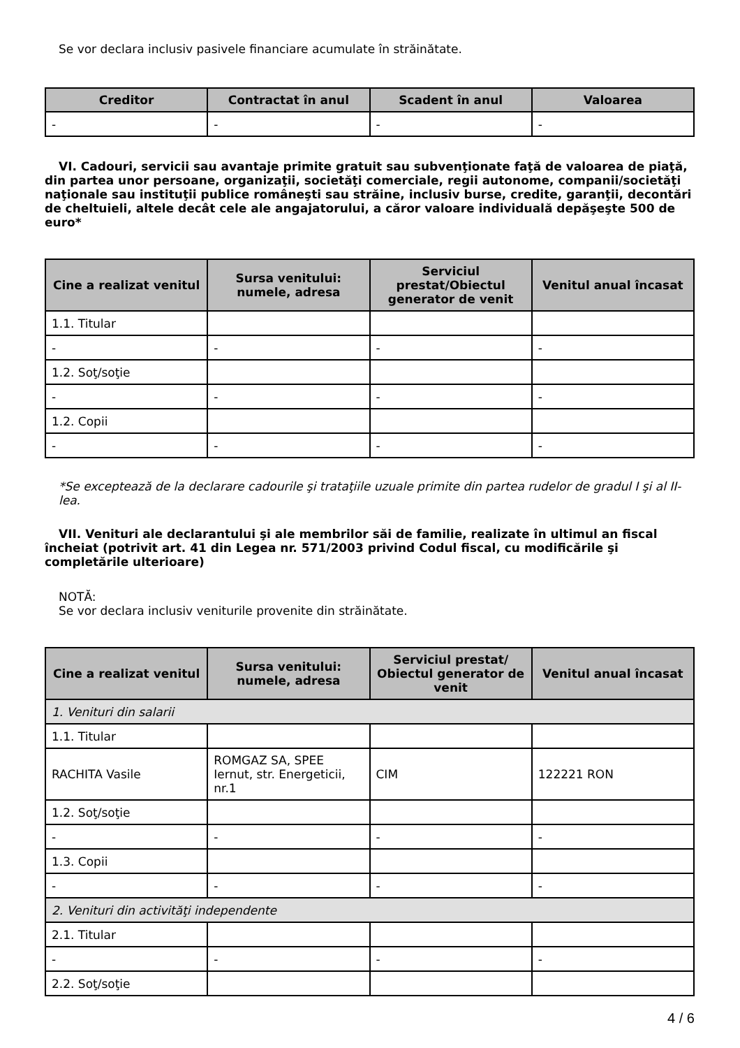Se vor declara inclusiv pasivele financiare acumulate în străinătate.
| Creditor | Contractat în anul | Scadent în anul | Valoarea |
| --- | --- | --- | --- |
| - | - | - | - |
VI. Cadouri, servicii sau avantaje primite gratuit sau subvenţionate faţă de valoarea de piaţă, din partea unor persoane, organizaţii, societăţi comerciale, regii autonome, companii/societăţi naţionale sau instituţii publice româneşti sau străine, inclusiv burse, credite, garanţii, decontări de cheltuieli, altele decât cele ale angajatorului, a căror valoare individuală depăşeşte 500 de euro*
| Cine a realizat venitul | Sursa venitului: numele, adresa | Serviciul prestat/Obiectul generator de venit | Venitul anual încasat |
| --- | --- | --- | --- |
| 1.1. Titular | | | |
| - | - | - | - |
| 1.2. Soţ/soţie | | | |
| - | - | - | - |
| 1.2. Copii | | | |
| - | - | - | - |
*Se exceptează de la declarare cadourile şi trataţiile uzuale primite din partea rudelor de gradul I şi al II-lea.
VII. Venituri ale declarantului şi ale membrilor săi de familie, realizate în ultimul an fiscal încheiat (potrivit art. 41 din Legea nr. 571/2003 privind Codul fiscal, cu modificările şi completările ulterioare)
NOTĂ:
Se vor declara inclusiv veniturile provenite din străinătate.
| Cine a realizat venitul | Sursa venitului: numele, adresa | Serviciul prestat/ Obiectul generator de venit | Venitul anual încasat |
| --- | --- | --- | --- |
| 1. Venituri din salarii | | | |
| 1.1. Titular | | | |
| RACHITA Vasile | ROMGAZ SA, SPEE Iernut, str. Energeticii, nr.1 | CIM | 122221 RON |
| 1.2. Soţ/soţie | | | |
| - | - | - | - |
| 1.3. Copii | | | |
| - | - | - | - |
| 2. Venituri din activităţi independente | | | |
| 2.1. Titular | | | |
| - | - | - | - |
| 2.2. Soţ/soţie | | | |
4 / 6